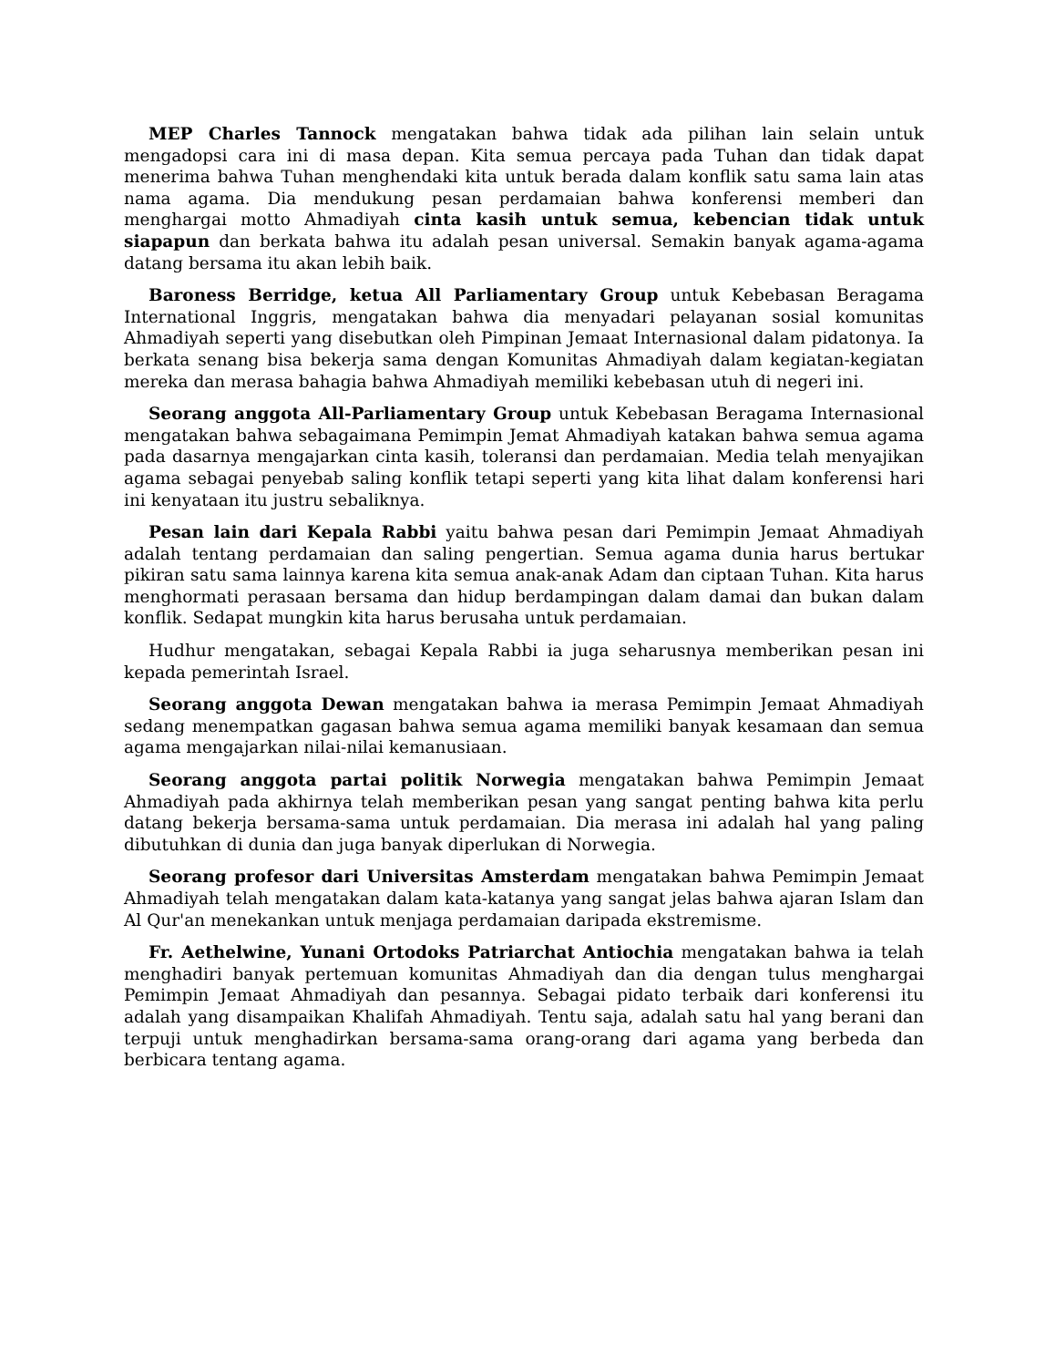MEP Charles Tannock mengatakan bahwa tidak ada pilihan lain selain untuk mengadopsi cara ini di masa depan. Kita semua percaya pada Tuhan dan tidak dapat menerima bahwa Tuhan menghendaki kita untuk berada dalam konflik satu sama lain atas nama agama. Dia mendukung pesan perdamaian bahwa konferensi memberi dan menghargai motto Ahmadiyah cinta kasih untuk semua, kebencian tidak untuk siapapun dan berkata bahwa itu adalah pesan universal. Semakin banyak agama-agama datang bersama itu akan lebih baik.
Baroness Berridge, ketua All Parliamentary Group untuk Kebebasan Beragama International Inggris, mengatakan bahwa dia menyadari pelayanan sosial komunitas Ahmadiyah seperti yang disebutkan oleh Pimpinan Jemaat Internasional dalam pidatonya. Ia berkata senang bisa bekerja sama dengan Komunitas Ahmadiyah dalam kegiatan-kegiatan mereka dan merasa bahagia bahwa Ahmadiyah memiliki kebebasan utuh di negeri ini.
Seorang anggota All-Parliamentary Group untuk Kebebasan Beragama Internasional mengatakan bahwa sebagaimana Pemimpin Jemat Ahmadiyah katakan bahwa semua agama pada dasarnya mengajarkan cinta kasih, toleransi dan perdamaian. Media telah menyajikan agama sebagai penyebab saling konflik tetapi seperti yang kita lihat dalam konferensi hari ini kenyataan itu justru sebaliknya.
Pesan lain dari Kepala Rabbi yaitu bahwa pesan dari Pemimpin Jemaat Ahmadiyah adalah tentang perdamaian dan saling pengertian. Semua agama dunia harus bertukar pikiran satu sama lainnya karena kita semua anak-anak Adam dan ciptaan Tuhan. Kita harus menghormati perasaan bersama dan hidup berdampingan dalam damai dan bukan dalam konflik. Sedapat mungkin kita harus berusaha untuk perdamaian.
Hudhur mengatakan, sebagai Kepala Rabbi ia juga seharusnya memberikan pesan ini kepada pemerintah Israel.
Seorang anggota Dewan mengatakan bahwa ia merasa Pemimpin Jemaat Ahmadiyah sedang menempatkan gagasan bahwa semua agama memiliki banyak kesamaan dan semua agama mengajarkan nilai-nilai kemanusiaan.
Seorang anggota partai politik Norwegia mengatakan bahwa Pemimpin Jemaat Ahmadiyah pada akhirnya telah memberikan pesan yang sangat penting bahwa kita perlu datang bekerja bersama-sama untuk perdamaian. Dia merasa ini adalah hal yang paling dibutuhkan di dunia dan juga banyak diperlukan di Norwegia.
Seorang profesor dari Universitas Amsterdam mengatakan bahwa Pemimpin Jemaat Ahmadiyah telah mengatakan dalam kata-katanya yang sangat jelas bahwa ajaran Islam dan Al Qur'an menekankan untuk menjaga perdamaian daripada ekstremisme.
Fr. Aethelwine, Yunani Ortodoks Patriarchat Antiochia mengatakan bahwa ia telah menghadiri banyak pertemuan komunitas Ahmadiyah dan dia dengan tulus menghargai Pemimpin Jemaat Ahmadiyah dan pesannya. Sebagai pidato terbaik dari konferensi itu adalah yang disampaikan Khalifah Ahmadiyah. Tentu saja, adalah satu hal yang berani dan terpuji untuk menghadirkan bersama-sama orang-orang dari agama yang berbeda dan berbicara tentang agama.